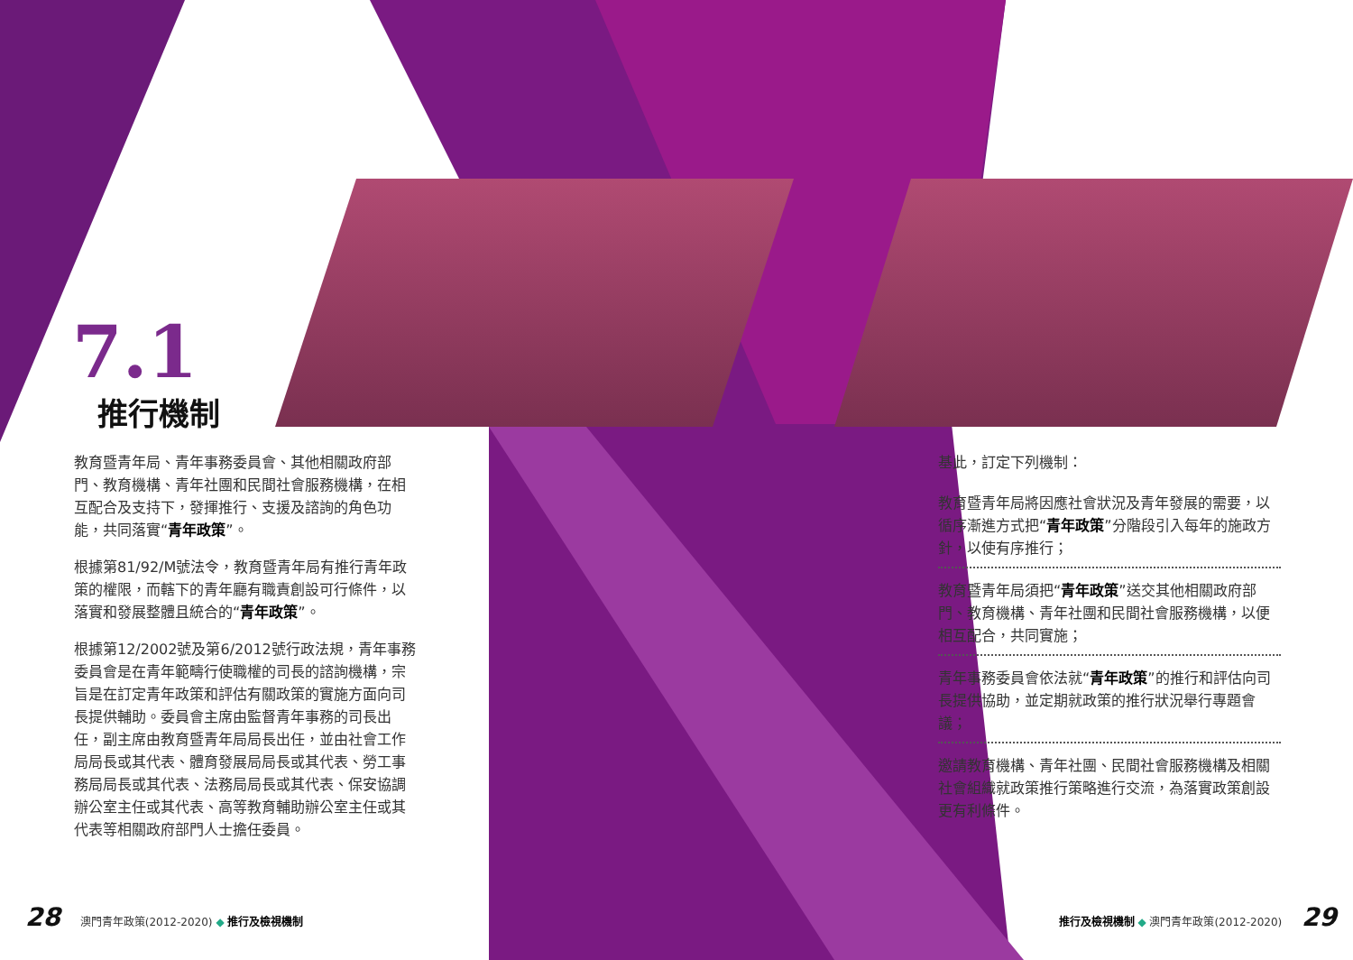7.1
推行機制
教育暨青年局、青年事務委員會、其他相關政府部門、教育機構、青年社團和民間社會服務機構，在相互配合及支持下，發揮推行、支援及諮詢的角色功能，共同落實“青年政策”。
根據第81/92/M號法令，教育暨青年局有推行青年政策的權限，而轄下的青年廳有職責創設可行條件，以落實和發展整體且統合的“青年政策”。
根據第12/2002號及第6/2012號行政法規，青年事務委員會是在青年範疇行使職權的司長的諮詢機構，宗旨是在訂定青年政策和評估有關政策的實施方面向司長提供輔助。委員會主席由監督青年事務的司長出任，副主席由教育暨青年局局長出任，並由社會工作局局長或其代表、體育發展局局長或其代表、勞工事務局局長或其代表、法務局局長或其代表、保安協調辦公室主任或其代表、高等教育輔助辦公室主任或其代表等相關政府部門人士擔任委員。
基此，訂定下列機制：
教育暨青年局將因應社會狀況及青年發展的需要，以循序漸進方式把“青年政策”分階段引入每年的施政方針，以使有序推行；
教育暨青年局須把“青年政策”送交其他相關政府部門、教育機構、青年社團和民間社會服務機構，以便相互配合，共同實施；
青年事務委員會依法就“青年政策”的推行和評估向司長提供協助，並定期就政策的推行狀況舉行專題會議；
邀請教育機構、青年社團、民間社會服務機構及相關社會組織就政策推行策略進行交流，為落實政策創設更有利條件。
28 澳門青年政策(2012-2020) ◆ 推行及檢視機制
推行及檢視機制 ◆ 澳門青年政策(2012-2020) 29